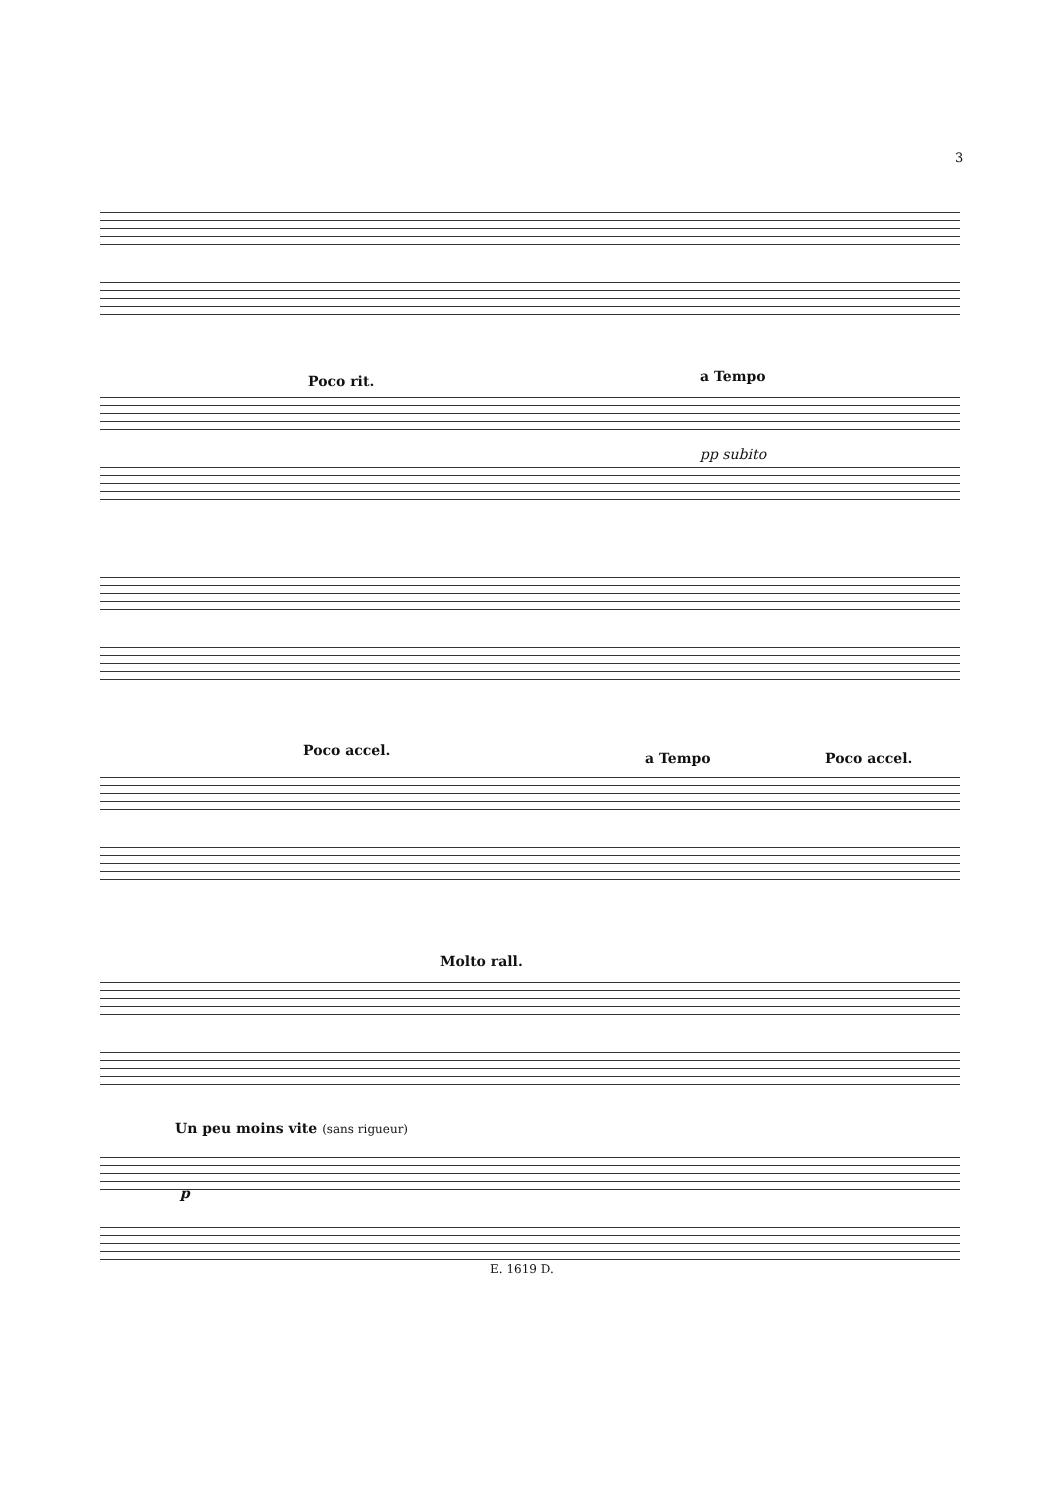3
Poco rit. a Tempo
pp subito
Poco accel. a Tempo Poco accel.
Molto rall.
Un peu moins vite (sans rigueur)
p
E. 1619 D.